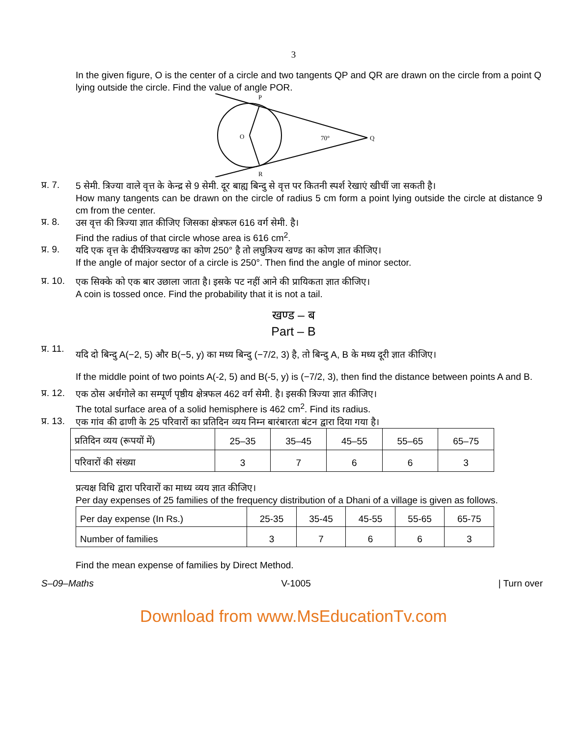3
In the given figure, O is the center of a circle and two tangents QP and QR are drawn on the circle from a point Q lying outside the circle. Find the value of angle POR.
P
R
O
Q
70°
प्र. 7.
5 सेमी. त्रिज्या वाले वृत्त के केन्द्र से 9 सेमी. दूर बाह्य बिन्दु से वृत्त पर कितनी स्पर्श रेखाएं खीचीं जा सकती है।
How many tangents can be drawn on the circle of radius 5 cm form a point lying outside the circle at distance 9 cm from the center.
प्र. 8.
उस वृत्त की त्रिज्या ज्ञात कीजिए जिसका क्षेत्रफल 616 वर्ग सेमी. है।
Find the radius of that circle whose area is 616 cm<sup>2</sup>.
प्र. 9.
यदि एक वृत्त के दीर्घत्रिज्यखण्ड का कोण 250° है तो लघुत्रिज्य खण्ड का कोण ज्ञात कीजिए।
If the angle of major sector of a circle is 250°. Then find the angle of minor sector.
प्र. 10.
एक सिक्के को एक बार उछाला जाता है। इसके पट नहीं आने की प्रायिकता ज्ञात कीजिए।
A coin is tossed once. Find the probability that it is not a tail.
खण्ड – ब
Part – B
प्र. 11.
यदि दो बिन्दु A(−2, 5) और B(−5, y) का मध्य बिन्दु (−7/2, 3) है, तो बिन्दु A, B के मध्य दूरी ज्ञात कीजिए।
If the middle point of two points A(-2, 5) and B(-5, y) is (−7/2, 3), then find the distance between points A and B.
प्र. 12.
एक ठोस अर्धगोले का सम्पूर्ण पृष्ठीय क्षेत्रफल 462 वर्ग सेमी. है। इसकी त्रिज्या ज्ञात कीजिए।
The total surface area of a solid hemisphere is 462 cm<sup>2</sup>. Find its radius.
प्र. 13.
एक गांव की ढाणी के 25 परिवारों का प्रतिदिन व्यय निम्न बारंबारता बंटन द्वारा दिया गया है।
| प्रतिदिन व्यय (रूपयों में) | 25–35 | 35–45 | 45–55 | 55–65 | 65–75 |
| परिवारों की संख्या | 3 | 7 | 6 | 6 | 3 |
प्रत्यक्ष विधि द्वारा परिवारों का माध्य व्यय ज्ञात कीजिए।
Per day expenses of 25 families of the frequency distribution of a Dhani of a village is given as follows.
| Per day expense (In Rs.) | 25-35 | 35-45 | 45-55 | 55-65 | 65-75 |
| Number of families | 3 | 7 | 6 | 6 | 3 |
Find the mean expense of families by Direct Method.
S–09–Maths V-1005 | Turn over
Download from www.MsEducationTv.com